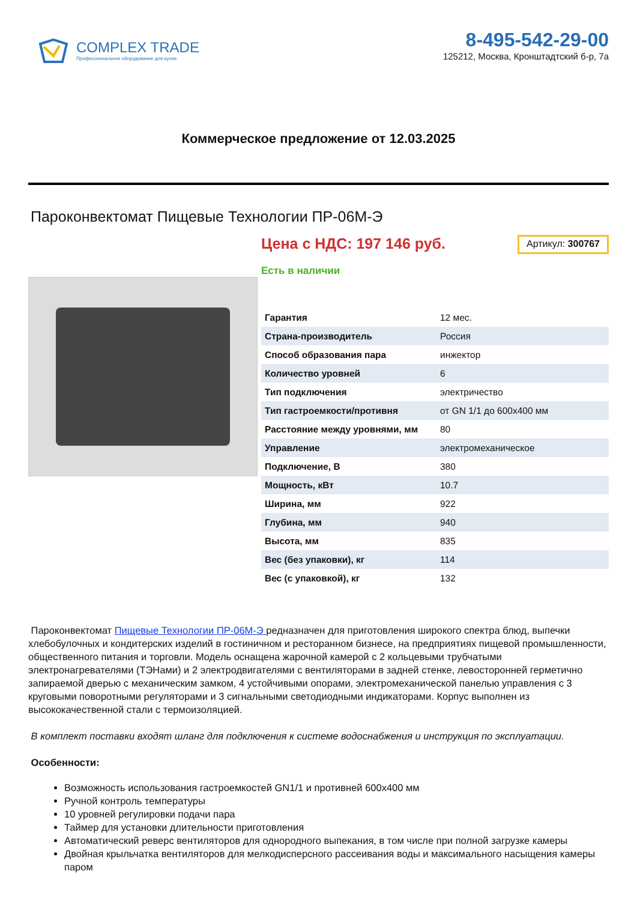COMPLEX TRADE
Профессиональное оборудование для кухни
8-495-542-29-00
125212, Москва, Кронштадтский б-р, 7а
Коммерческое предложение от 12.03.2025
Пароконвектомат Пищевые Технологии ПР-06М-Э
Цена с НДС: 197 146 руб.
Артикул: 300767
Есть в наличии
| Гарантия | 12 мес. |
| Страна-производитель | Россия |
| Способ образования пара | инжектор |
| Количество уровней | 6 |
| Тип подключения | электричество |
| Тип гастроемкости/противня | от GN 1/1 до 600x400 мм |
| Расстояние между уровнями, мм | 80 |
| Управление | электромеханическое |
| Подключение, В | 380 |
| Мощность, кВт | 10.7 |
| Ширина, мм | 922 |
| Глубина, мм | 940 |
| Высота, мм | 835 |
| Вес (без упаковки), кг | 114 |
| Вес (с упаковкой), кг | 132 |
Пароконвектомат Пищевые Технологии ПР-06М-Э редназначен для приготовления широкого спектра блюд, выпечки хлебобулочных и кондитерских изделий в гостиничном и ресторанном бизнесе, на предприятиях пищевой промышленности, общественного питания и торговли. Модель оснащена жарочной камерой с 2 кольцевыми трубчатыми электронагревателями (ТЭНами) и 2 электродвигателями с вентиляторами в задней стенке, левосторонней герметично запираемой дверью с механическим замком, 4 устойчивыми опорами, электромеханической панелью управления с 3 круговыми поворотными регуляторами и 3 сигнальными светодиодными индикаторами. Корпус выполнен из высококачественной стали с термоизоляцией.
В комплект поставки входят шланг для подключения к системе водоснабжения и инструкция по эксплуатации.
Особенности:
Возможность использования гастроемкостей GN1/1 и противней 600х400 мм
Ручной контроль температуры
10 уровней регулировки подачи пара
Таймер для установки длительности приготовления
Автоматический реверс вентиляторов для однородного выпекания, в том числе при полной загрузке камеры
Двойная крыльчатка вентиляторов для мелкодисперсного рассеивания воды и максимального насыщения камеры паром